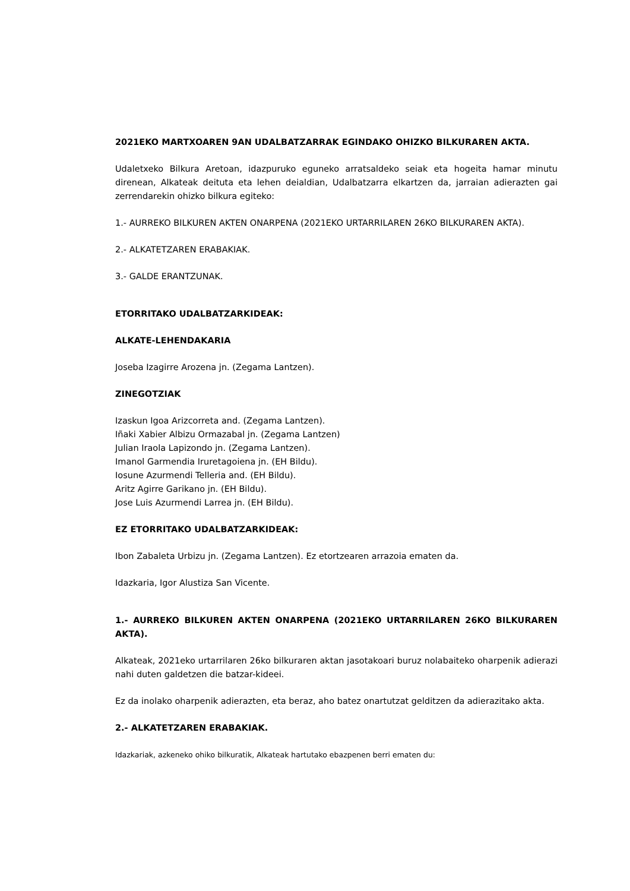2021EKO MARTXOAREN 9AN UDALBATZARRAK EGINDAKO OHIZKO BILKURAREN AKTA.
Udaletxeko Bilkura Aretoan, idazpuruko eguneko arratsaldeko seiak eta hogeita hamar minutu direnean, Alkateak deituta eta lehen deialdian, Udalbatzarra elkartzen da, jarraian adierazten gai zerrendarekin ohizko bilkura egiteko:
1.- AURREKO BILKUREN AKTEN ONARPENA (2021EKO URTARRILAREN 26KO BILKURAREN AKTA).
2.- ALKATETZAREN ERABAKIAK.
3.- GALDE ERANTZUNAK.
ETORRITAKO UDALBATZARKIDEAK:
ALKATE-LEHENDAKARIA
Joseba Izagirre Arozena jn. (Zegama Lantzen).
ZINEGOTZIAK
Izaskun Igoa Arizcorreta and. (Zegama Lantzen).
Iñaki Xabier Albizu Ormazabal jn. (Zegama Lantzen)
Julian Iraola Lapizondo jn. (Zegama Lantzen).
Imanol Garmendia Iruretagoiena jn. (EH Bildu).
Iosune Azurmendi Telleria and. (EH Bildu).
Aritz Agirre Garikano jn. (EH Bildu).
Jose Luis Azurmendi Larrea jn. (EH Bildu).
EZ ETORRITAKO UDALBATZARKIDEAK:
Ibon Zabaleta Urbizu jn. (Zegama Lantzen). Ez etortzearen arrazoia ematen da.
Idazkaria, Igor Alustiza San Vicente.
1.- AURREKO BILKUREN AKTEN ONARPENA (2021EKO URTARRILAREN 26KO BILKURAREN AKTA).
Alkateak, 2021eko urtarrilaren 26ko bilkuraren aktan jasotakoari buruz nolabaiteko oharpenik adierazi nahi duten galdetzen die batzar-kideei.
Ez da inolako oharpenik adierazten, eta beraz, aho batez onartutzat gelditzen da adierazitako akta.
2.- ALKATETZAREN ERABAKIAK.
Idazkariak, azkeneko ohiko bilkuratik, Alkateak hartutako ebazpenen berri ematen du: